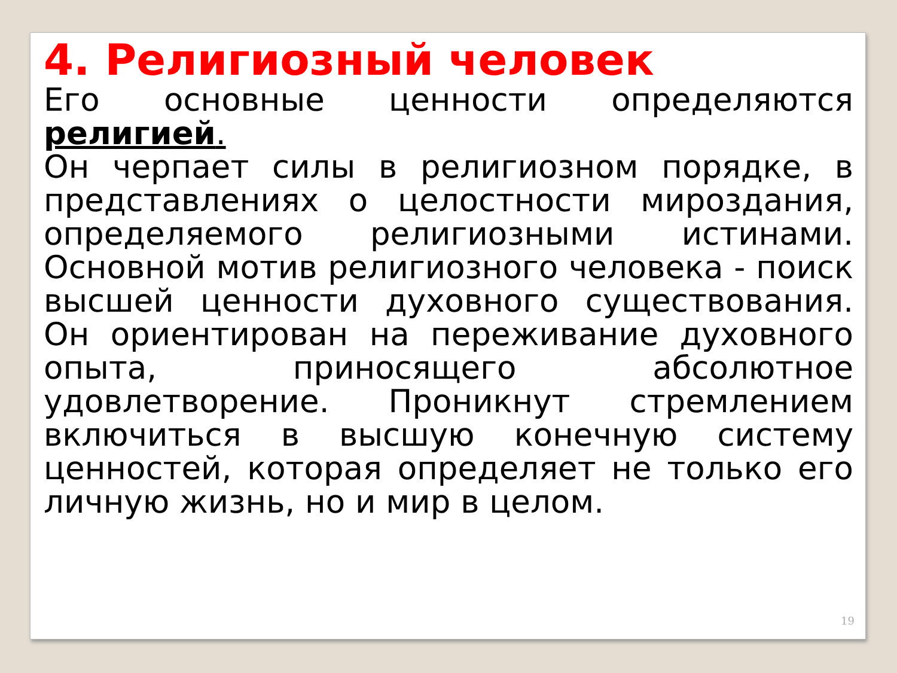4. Религиозный человек
Его основные ценности определяются религией.
Он черпает силы в религиозном порядке, в представлениях о целостности мироздания, определяемого религиозными истинами. Основной мотив религиозного человека - поиск высшей ценности духовного существования. Он ориентирован на переживание духовного опыта, приносящего абсолютное удовлетворение. Проникнут стремлением включиться в высшую конечную систему ценностей, которая определяет не только его личную жизнь, но и мир в целом.
19